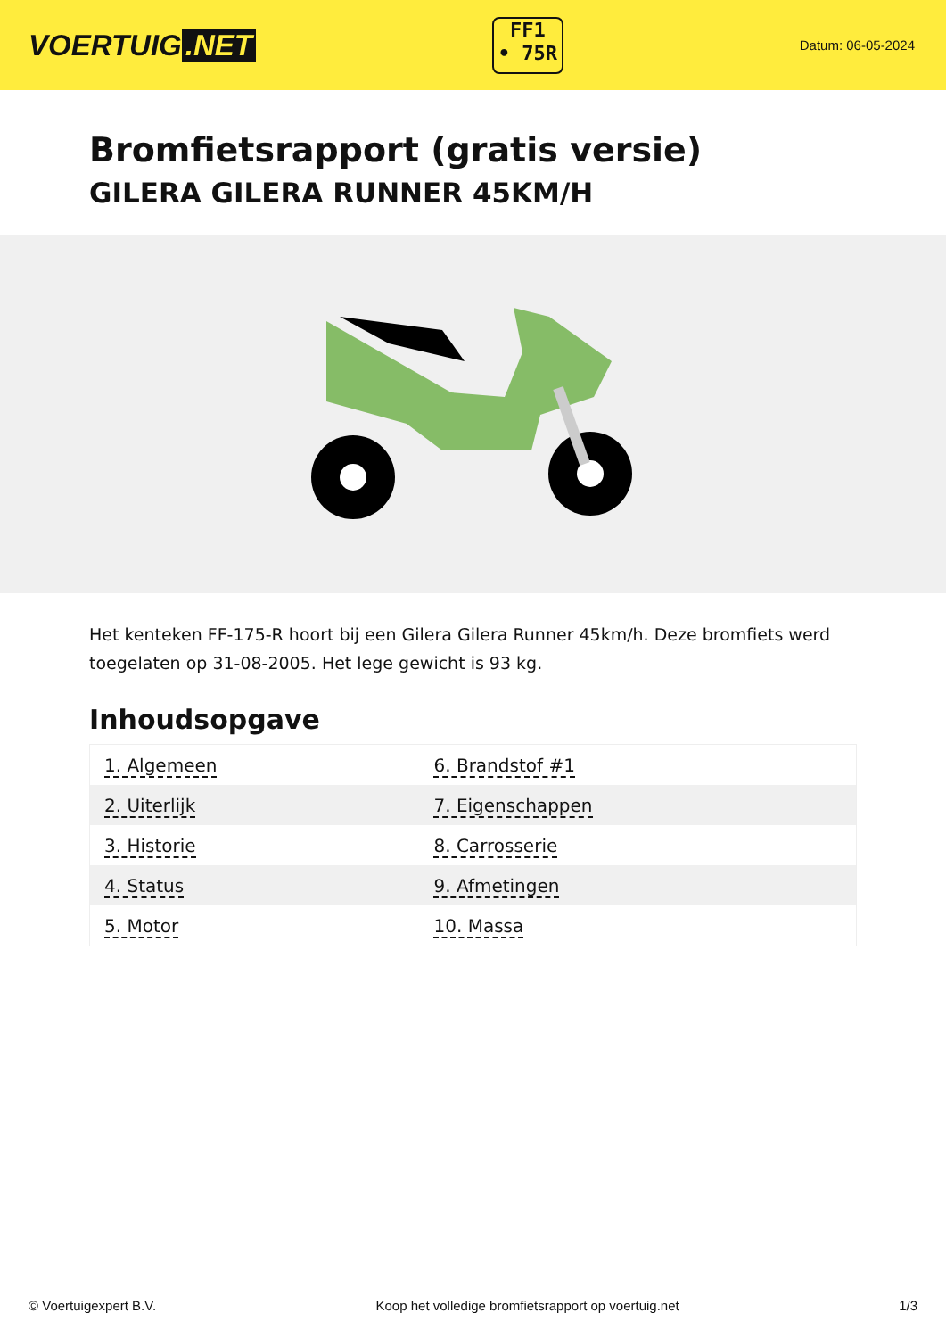VOERTUIG.NET
FF1
• 75R
Datum: 06-05-2024
Bromfietsrapport (gratis versie)
GILERA GILERA RUNNER 45KM/H
Het kenteken FF-175-R hoort bij een Gilera Gilera Runner 45km/h. Deze bromfiets werd toegelaten op 31-08-2005. Het lege gewicht is 93 kg.
Inhoudsopgave
| 1. Algemeen | 6. Brandstof #1 |
| 2. Uiterlijk | 7. Eigenschappen |
| 3. Historie | 8. Carrosserie |
| 4. Status | 9. Afmetingen |
| 5. Motor | 10. Massa |
© Voertuigexpert B.V. Koop het volledige bromfietsrapport op voertuig.net 1/3